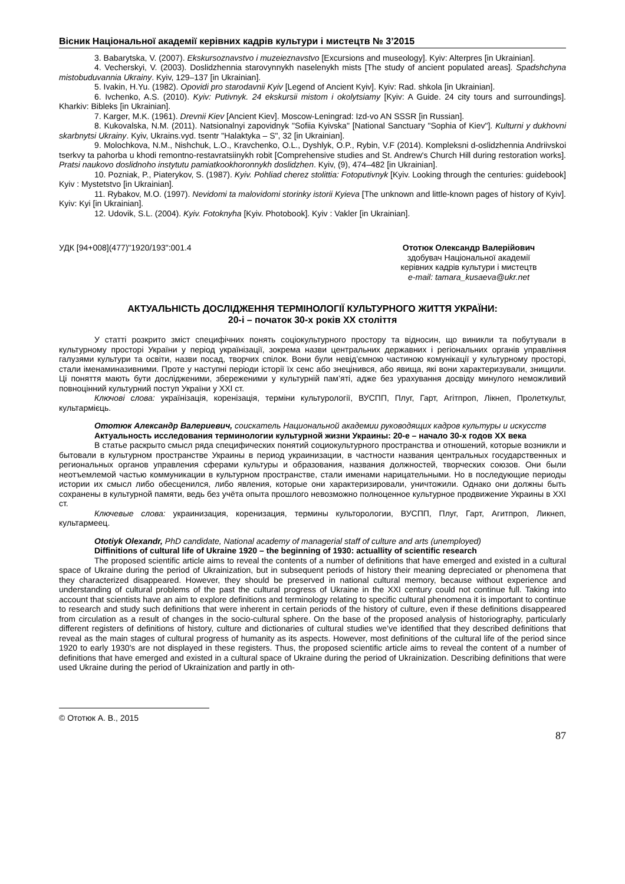Вісник Національної академії керівних кадрів культури і мистецтв № 3’2015
3. Babarytska, V. (2007). Ekskursoznavstvo i muzeieznavstvo [Excursions and museology]. Kyiv: Alterpres [in Ukrainian].
4. Vecherskyi, V. (2003). Doslidzhennia starovynnykh naselenykh mists [The study of ancient populated areas]. Spadshchyna mistobuduvannia Ukrainy. Kyiv, 129–137 [in Ukrainian].
5. Ivakin, H.Yu. (1982). Opovidi pro starodavnii Kyiv [Legend of Ancient Kyiv]. Kyiv: Rad. shkola [in Ukrainian].
6. Ivchenko, A.S. (2010). Kyiv: Putivnyk. 24 ekskursii mistom i okolytsiamy [Kyiv: A Guide. 24 city tours and surroundings]. Kharkiv: Bibleks [in Ukrainian].
7. Karger, M.K. (1961). Drevnii Kiev [Ancient Kiev]. Moscow-Leningrad: Izd-vo AN SSSR [in Russian].
8. Kukovalska, N.M. (2011). Natsionalnyi zapovidnyk "Sofiia Kyivska" [National Sanctuary "Sophia of Kiev"]. Kulturni y dukhovni skarbnytsi Ukrainy. Kyiv, Ukrains.vyd. tsentr "Halaktyka – S", 32 [in Ukrainian].
9. Molochkova, N.M., Nishchuk, L.O., Kravchenko, O.L., Dyshlyk, O.P., Rybin, V.F (2014). Kompleksni d-oslidzhennia Andriivskoi tserkvy ta pahorba u khodi remontno-restavratsiinykh robit [Comprehensive studies and St. Andrew's Church Hill during restoration works]. Pratsi naukovo doslidnoho instytutu pamiatkookhoronnykh doslidzhen. Kyiv, (9), 474–482 [in Ukrainian].
10. Pozniak, P., Piaterykov, S. (1987). Kyiv. Pohliad cherez stolittia: Fotoputivnyk [Kyiv. Looking through the centuries: guidebook] Kyiv : Mystetstvo [in Ukrainian].
11. Rybakov, M.O. (1997). Nevidomi ta malovidomi storinky istorii Kyieva [The unknown and little-known pages of history of Kyiv]. Kyiv: Kyi [in Ukrainian].
12. Udovik, S.L. (2004). Kyiv. Fotoknyha [Kyiv. Photobook]. Kyiv : Vakler [in Ukrainian].
УДК [94+008](477)"1920/193":001.4
Ототюк Олександр Валерійович
здобувач Національної академії
керівних кадрів культури і мистецтв
e-mail: tamara_kusaeva@ukr.net
АКТУАЛЬНІСТЬ ДОСЛІДЖЕННЯ ТЕРМІНОЛОГІЇ КУЛЬТУРНОГО ЖИТТЯ УКРАЇНИ:
20-і – початок 30-х років ХХ століття
У статті розкрито зміст специфічних понять соціокультурного простору та відносин, що виникли та побутували в культурному просторі України у період українізації, зокрема назви центральних державних і регіональних органів управління галузями культури та освіти, назви посад, творчих спілок. Вони були невід’ємною частиною комунікації у культурному просторі, стали іменаминазивними. Проте у наступні періоди історії їх сенс або знецінився, або явища, які вони характеризували, знищили. Ці поняття мають бути дослідженими, збереженими у культурній пам’яті, адже без урахування досвіду минулого неможливий повноцінний культурний поступ України у XXI ст.
Ключові слова: українізація, коренізація, терміни культурології, ВУСПП, Плуг, Гарт, Агітпроп, Лікнеп, Пролеткульт, культармієць.
Ототюк Александр Валериевич, соискатель Национальной академии руководящих кадров культуры и искусств
Актуальность исследования терминологии культурной жизни Украины: 20-е – начало 30-х годов ХХ века
В статье раскрыто смысл ряда специфических понятий социокультурного пространства и отношений, которые возникли и бытовали в культурном пространстве Украины в период украинизации, в частности названия центральных государственных и региональных органов управления сферами культуры и образования, названия должностей, творческих союзов. Они были неотъемлемой частью коммуникации в культурном пространстве, стали именами нарицательными. Но в последующие периоды истории их смысл либо обесценился, либо явления, которые они характеризировали, уничтожили. Однако они должны быть сохранены в культурной памяти, ведь без учёта опыта прошлого невозможно полноценное культурное продвижение Украины в XXI ст.
Ключевые слова: украинизация, коренизация, термины культорологии, ВУСПП, Плуг, Гарт, Агитпроп, Ликнеп, культармеец.
Ototiyk Olexandr, PhD candidate, National academy of managerial staff of culture and arts (unemployed)
Diffinitions of cultural life of Ukraine 1920 – the beginning of 1930: actuallity of scientific research
The proposed scientific article aims to reveal the contents of a number of definitions that have emerged and existed in a cultural space of Ukraine during the period of Ukrainization, but in subsequent periods of history their meaning depreciated or phenomena that they characterized disappeared. However, they should be preserved in national cultural memory, because without experience and understanding of cultural problems of the past the cultural progress of Ukraine in the XXI century could not continue full. Taking into account that scientists have an aim to explore definitions and terminology relating to specific cultural phenomena it is important to continue to research and study such definitions that were inherent in certain periods of the history of culture, even if these definitions disappeared from circulation as a result of changes in the socio-cultural sphere. On the base of the proposed analysis of historiography, particularly different registers of definitions of history, culture and dictionaries of cultural studies we’ve identified that they described definitions that reveal as the main stages of cultural progress of humanity as its aspects. However, most definitions of the cultural life of the period since 1920 to early 1930's are not displayed in these registers. Thus, the proposed scientific article aims to reveal the content of a number of definitions that have emerged and existed in a cultural space of Ukraine during the period of Ukrainization. Describing definitions that were used Ukraine during the period of Ukrainization and partly in oth-
© Ототюк А. В., 2015
87